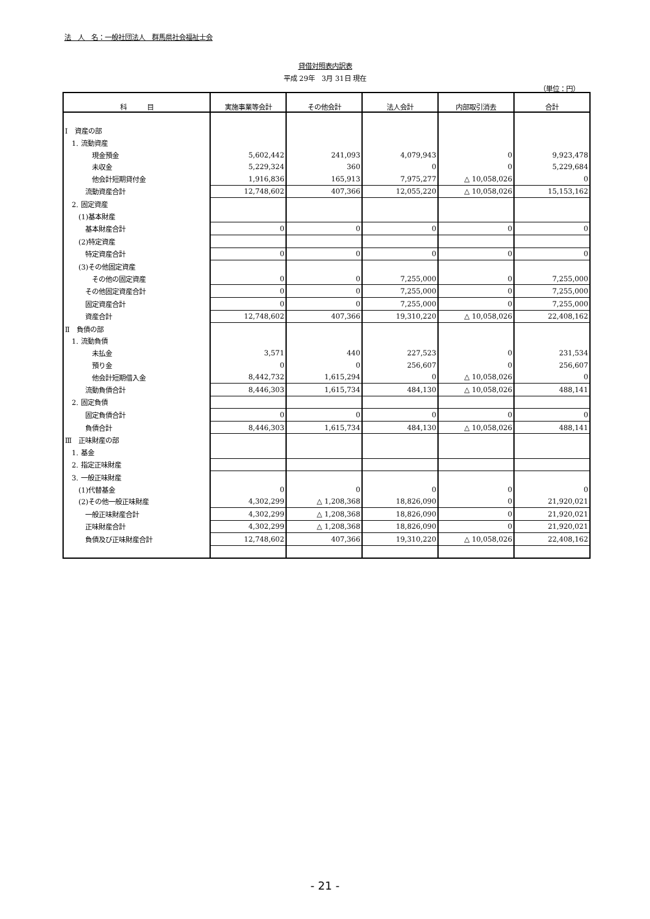法　人　名：一般社団法人　群馬県社会福祉士会
貸借対照表内訳表
平成 29年　3月 31日 現在
（単位：円）
| 科 目 | 実施事業等会計 | その他会計 | 法人会計 | 内部取引消去 | 合計 |
| --- | --- | --- | --- | --- | --- |
| Ⅰ 資産の部 | | | | | |
| 1. 流動資産 | | | | | |
| 現金預金 | 5,602,442 | 241,093 | 4,079,943 | 0 | 9,923,478 |
| 未収金 | 5,229,324 | 360 | 0 | 0 | 5,229,684 |
| 他会計短期貸付金 | 1,916,836 | 165,913 | 7,975,277 | △ 10,058,026 | 0 |
| 流動資産合計 | 12,748,602 | 407,366 | 12,055,220 | △ 10,058,026 | 15,153,162 |
| 2. 固定資産 | | | | | |
| (1)基本財産 | | | | | |
| 基本財産合計 | 0 | 0 | 0 | 0 | 0 |
| (2)特定資産 | | | | | |
| 特定資産合計 | 0 | 0 | 0 | 0 | 0 |
| (3)その他固定資産 | | | | | |
| その他の固定資産 | 0 | 0 | 7,255,000 | 0 | 7,255,000 |
| その他固定資産合計 | 0 | 0 | 7,255,000 | 0 | 7,255,000 |
| 固定資産合計 | 0 | 0 | 7,255,000 | 0 | 7,255,000 |
| 資産合計 | 12,748,602 | 407,366 | 19,310,220 | △ 10,058,026 | 22,408,162 |
| Ⅱ 負債の部 | | | | | |
| 1. 流動負債 | | | | | |
| 未払金 | 3,571 | 440 | 227,523 | 0 | 231,534 |
| 預り金 | 0 | 0 | 256,607 | 0 | 256,607 |
| 他会計短期借入金 | 8,442,732 | 1,615,294 | 0 | △ 10,058,026 | 0 |
| 流動負債合計 | 8,446,303 | 1,615,734 | 484,130 | △ 10,058,026 | 488,141 |
| 2. 固定負債 | | | | | |
| 固定負債合計 | 0 | 0 | 0 | 0 | 0 |
| 負債合計 | 8,446,303 | 1,615,734 | 484,130 | △ 10,058,026 | 488,141 |
| Ⅲ 正味財産の部 | | | | | |
| 1. 基金 | | | | | |
| 2. 指定正味財産 | | | | | |
| 3. 一般正味財産 | | | | | |
| (1)代替基金 | 0 | 0 | 0 | 0 | 0 |
| (2)その他一般正味財産 | 4,302,299 | △ 1,208,368 | 18,826,090 | 0 | 21,920,021 |
| 一般正味財産合計 | 4,302,299 | △ 1,208,368 | 18,826,090 | 0 | 21,920,021 |
| 正味財産合計 | 4,302,299 | △ 1,208,368 | 18,826,090 | 0 | 21,920,021 |
| 負債及び正味財産合計 | 12,748,602 | 407,366 | 19,310,220 | △ 10,058,026 | 22,408,162 |
- 21 -